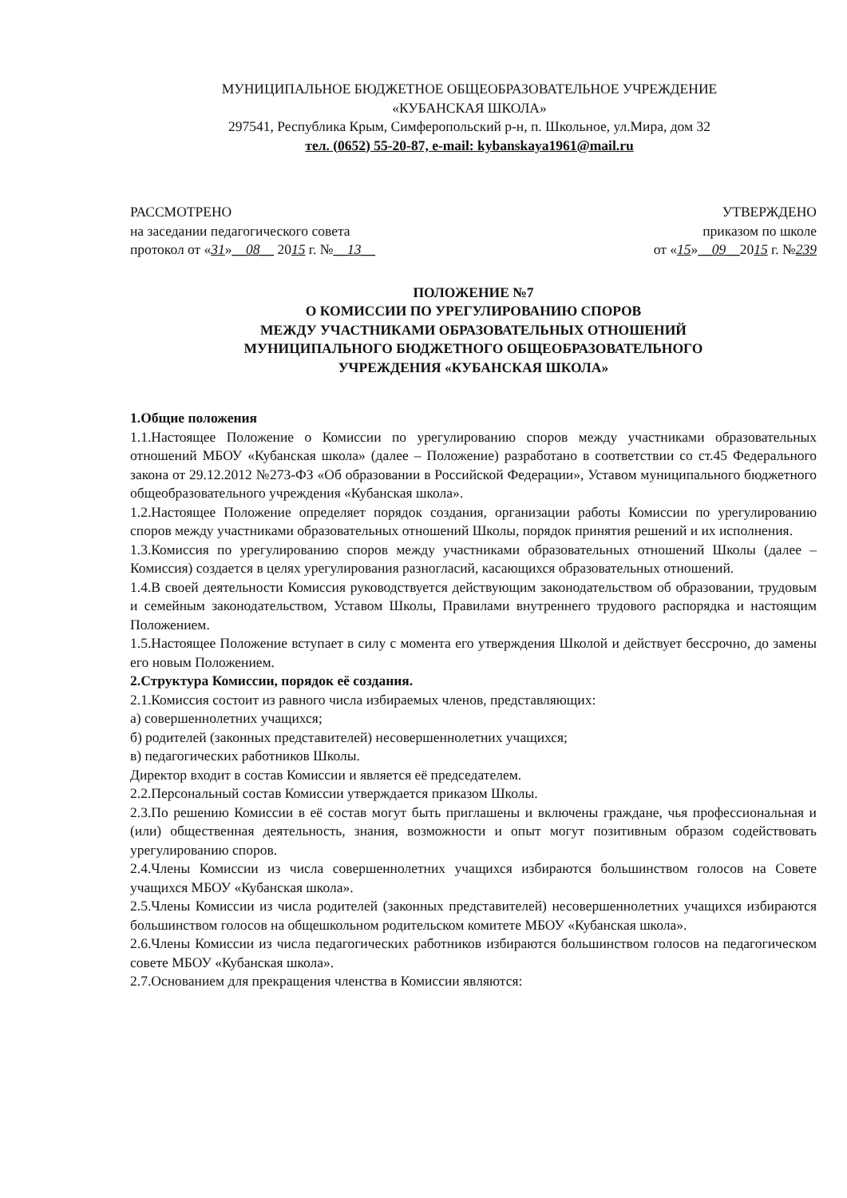МУНИЦИПАЛЬНОЕ БЮДЖЕТНОЕ ОБЩЕОБРАЗОВАТЕЛЬНОЕ УЧРЕЖДЕНИЕ
«КУБАНСКАЯ ШКОЛА»
297541, Республика Крым, Симферопольский р-н, п. Школьное, ул.Мира, дом 32
тел. (0652) 55-20-87, e-mail: kybanskaya1961@mail.ru
РАССМОТРЕНО
на заседании педагогического совета
протокол от «31»__08__ 2015 г. №__13__
УТВЕРЖДЕНО
приказом по школе
от «15»__09__2015 г. №239
ПОЛОЖЕНИЕ №7
О КОМИССИИ ПО УРЕГУЛИРОВАНИЮ СПОРОВ
МЕЖДУ УЧАСТНИКАМИ ОБРАЗОВАТЕЛЬНЫХ ОТНОШЕНИЙ
МУНИЦИПАЛЬНОГО БЮДЖЕТНОГО ОБЩЕОБРАЗОВАТЕЛЬНОГО
УЧРЕЖДЕНИЯ «КУБАНСКАЯ ШКОЛА»
1.Общие положения
1.1.Настоящее Положение о Комиссии по урегулированию споров между участниками образовательных отношений МБОУ «Кубанская школа» (далее – Положение) разработано в соответствии со ст.45 Федерального закона от 29.12.2012 №273-ФЗ «Об образовании в Российской Федерации», Уставом муниципального бюджетного общеобразовательного учреждения «Кубанская школа».
1.2.Настоящее Положение определяет порядок создания, организации работы Комиссии по урегулированию споров между участниками образовательных отношений Школы, порядок принятия решений и их исполнения.
1.3.Комиссия по урегулированию споров между участниками образовательных отношений Школы (далее – Комиссия) создается в целях урегулирования разногласий, касающихся образовательных отношений.
1.4.В своей деятельности Комиссия руководствуется действующим законодательством об образовании, трудовым и семейным законодательством, Уставом Школы, Правилами внутреннего трудового распорядка и настоящим Положением.
1.5.Настоящее Положение вступает в силу с момента его утверждения Школой и действует бессрочно, до замены его новым Положением.
2.Структура Комиссии, порядок её создания.
2.1.Комиссия состоит из равного числа избираемых членов, представляющих:
а) совершеннолетних учащихся;
б) родителей (законных представителей) несовершеннолетних учащихся;
в) педагогических работников Школы.
Директор входит в состав Комиссии и является её председателем.
2.2.Персональный состав Комиссии утверждается приказом Школы.
2.3.По решению Комиссии в её состав могут быть приглашены и включены граждане, чья профессиональная и (или) общественная деятельность, знания, возможности и опыт могут позитивным образом содействовать урегулированию споров.
2.4.Члены Комиссии из числа совершеннолетних учащихся избираются большинством голосов на Совете учащихся МБОУ «Кубанская школа».
2.5.Члены Комиссии из числа родителей (законных представителей) несовершеннолетних учащихся избираются большинством голосов на общешкольном родительском комитете МБОУ «Кубанская школа».
2.6.Члены Комиссии из числа педагогических работников избираются большинством голосов на педагогическом совете МБОУ «Кубанская школа».
2.7.Основанием для прекращения членства в Комиссии являются: